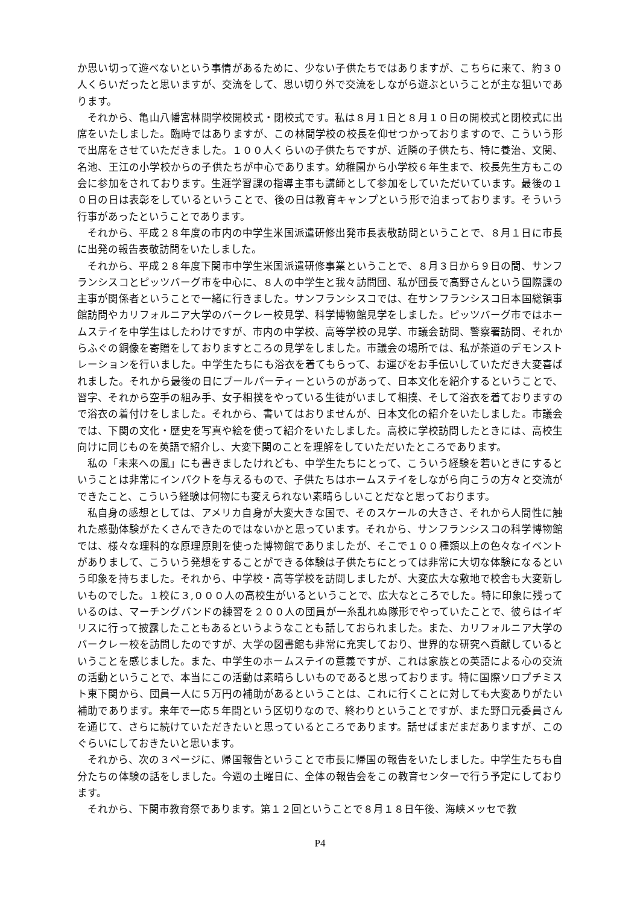か思い切って遊べないという事情があるために、少ない子供たちではありますが、こちらに来て、約３０人くらいだったと思いますが、交流をして、思い切り外で交流をしながら遊ぶということが主な狙いであります。
それから、亀山八幡宮林間学校開校式・閉校式です。私は８月１日と８月１０日の開校式と閉校式に出席をいたしました。臨時ではありますが、この林間学校の校長を仰せつかっておりますので、こういう形で出席をさせていただきました。１００人くらいの子供たちですが、近隣の子供たち、特に養治、文関、名池、王江の小学校からの子供たちが中心であります。幼稚園から小学校６年生まで、校長先生方もこの会に参加をされております。生涯学習課の指導主事も講師として参加をしていただいています。最後の１０日の日は表彰をしているということで、後の日は教育キャンプという形で泊まっております。そういう行事があったということであります。
それから、平成２８年度の市内の中学生米国派遣研修出発市長表敬訪問ということで、８月１日に市長に出発の報告表敬訪問をいたしました。
それから、平成２８年度下関市中学生米国派遣研修事業ということで、８月３日から９日の間、サンフランシスコとピッツバーグ市を中心に、８人の中学生と我々訪問団、私が団長で高野さんという国際課の主事が関係者ということで一緒に行きました。サンフランシスコでは、在サンフランシスコ日本国総領事館訪問やカリフォルニア大学のバークレー校見学、科学博物館見学をしました。ピッツバーグ市ではホームステイを中学生はしたわけですが、市内の中学校、高等学校の見学、市議会訪問、警察署訪問、それからふぐの銅像を寄贈をしておりますところの見学をしました。市議会の場所では、私が茶道のデモンストレーションを行いました。中学生たちにも浴衣を着てもらって、お運びをお手伝いしていただき大変喜ばれました。それから最後の日にプールパーティーというのがあって、日本文化を紹介するということで、習字、それから空手の組み手、女子相撲をやっている生徒がいまして相撲、そして浴衣を着ておりますので浴衣の着付けをしました。それから、書いてはおりませんが、日本文化の紹介をいたしました。市議会では、下関の文化・歴史を写真や絵を使って紹介をいたしました。高校に学校訪問したときには、高校生向けに同じものを英語で紹介し、大変下関のことを理解をしていただいたところであります。
私の「未来への風」にも書きましたけれども、中学生たちにとって、こういう経験を若いときにするということは非常にインパクトを与えるもので、子供たちはホームステイをしながら向こうの方々と交流ができたこと、こういう経験は何物にも変えられない素晴らしいことだなと思っております。
私自身の感想としては、アメリカ自身が大変大きな国で、そのスケールの大きさ、それから人間性に触れた感動体験がたくさんできたのではないかと思っています。それから、サンフランシスコの科学博物館では、様々な理科的な原理原則を使った博物館でありましたが、そこで１００種類以上の色々なイベントがありまして、こういう発想をすることができる体験は子供たちにとっては非常に大切な体験になるという印象を持ちました。それから、中学校・高等学校を訪問しましたが、大変広大な敷地で校舎も大変新しいものでした。１校に３,０００人の高校生がいるということで、広大なところでした。特に印象に残っているのは、マーチングバンドの練習を２００人の団員が一糸乱れぬ隊形でやっていたことで、彼らはイギリスに行って披露したこともあるというようなことも話しておられました。また、カリフォルニア大学のバークレー校を訪問したのですが、大学の図書館も非常に充実しており、世界的な研究へ貢献しているということを感じました。また、中学生のホームステイの意義ですが、これは家族との英語による心の交流の活動ということで、本当にこの活動は素晴らしいものであると思っております。特に国際ソロプチミスト東下関から、団員一人に５万円の補助があるということは、これに行くことに対しても大変ありがたい補助であります。来年で一応５年間という区切りなので、終わりということですが、また野口元委員さんを通じて、さらに続けていただきたいと思っているところであります。話せばまだまだありますが、このぐらいにしておきたいと思います。
それから、次の３ページに、帰国報告ということで市長に帰国の報告をいたしました。中学生たちも自分たちの体験の話をしました。今週の土曜日に、全体の報告会をこの教育センターで行う予定にしております。
それから、下関市教育祭であります。第１２回ということで８月１８日午後、海峡メッセで教
P4